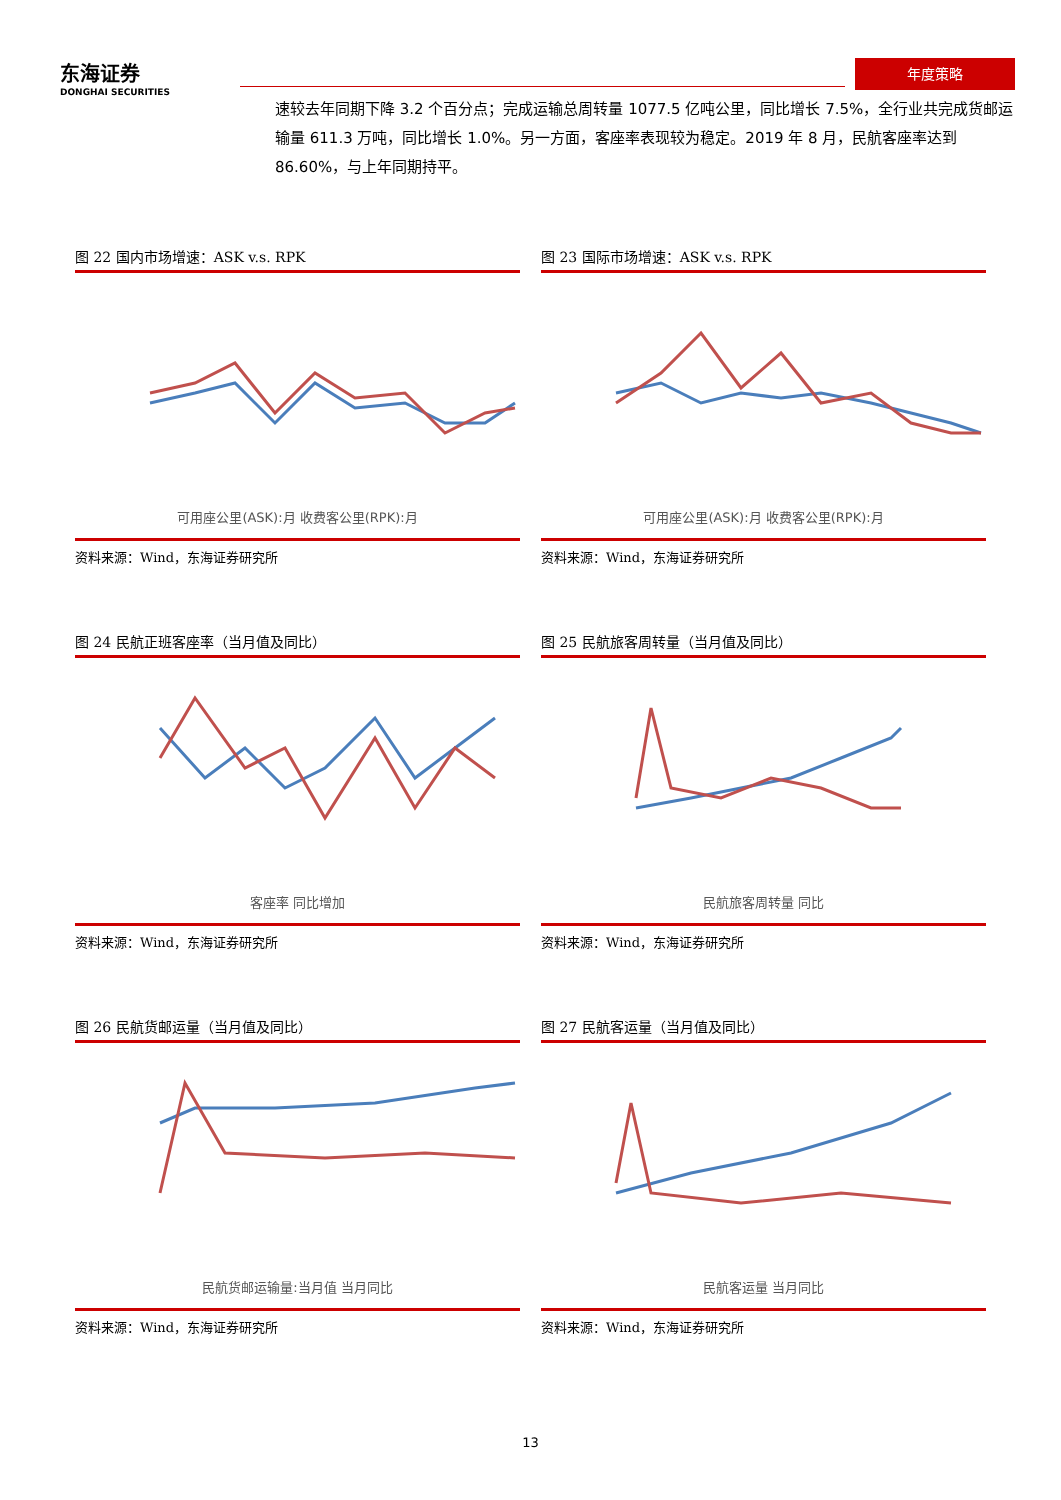东海证券
DONGHAI SECURITIES
年度策略
速较去年同期下降 3.2 个百分点；完成运输总周转量 1077.5 亿吨公里，同比增长 7.5%，全行业共完成货邮运输量 611.3 万吨，同比增长 1.0%。另一方面，客座率表现较为稳定。2019 年 8 月，民航客座率达到 86.60%，与上年同期持平。
图 22 国内市场增速：ASK v.s. RPK
可用座公里(ASK):月 收费客公里(RPK):月
资料来源：Wind，东海证券研究所
图 23 国际市场增速：ASK v.s. RPK
可用座公里(ASK):月 收费客公里(RPK):月
资料来源：Wind，东海证券研究所
图 24 民航正班客座率（当月值及同比）
客座率 同比增加
资料来源：Wind，东海证券研究所
图 25 民航旅客周转量（当月值及同比）
民航旅客周转量 同比
资料来源：Wind，东海证券研究所
图 26 民航货邮运量（当月值及同比）
民航货邮运输量:当月值 当月同比
资料来源：Wind，东海证券研究所
图 27 民航客运量（当月值及同比）
民航客运量 当月同比
资料来源：Wind，东海证券研究所
13